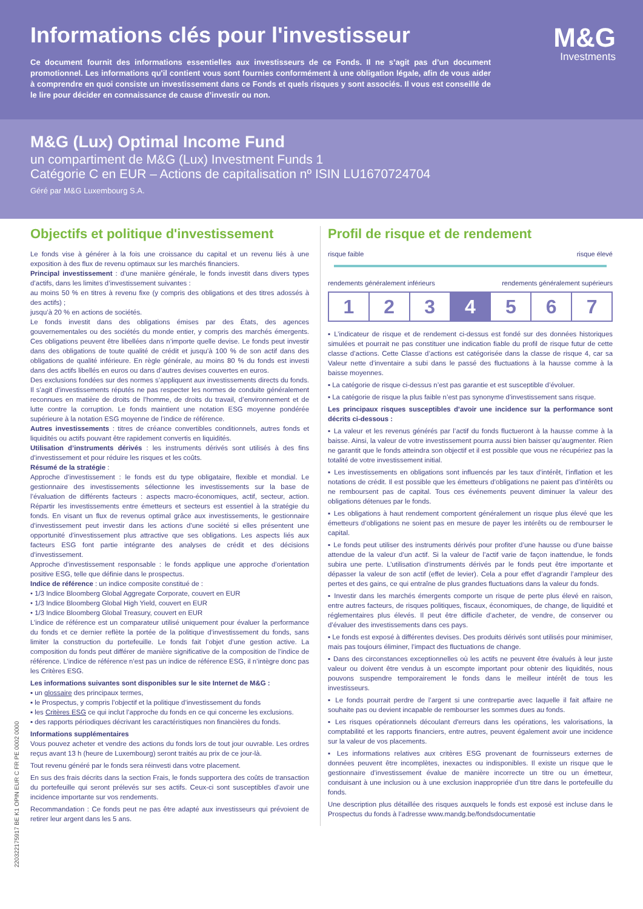Informations clés pour l'investisseur
Ce document fournit des informations essentielles aux investisseurs de ce Fonds. Il ne s’agit pas d’un document promotionnel. Les informations qu'il contient vous sont fournies conformément à une obligation légale, afin de vous aider à comprendre en quoi consiste un investissement dans ce Fonds et quels risques y sont associés. Il vous est conseillé de le lire pour décider en connaissance de cause d’investir ou non.
M&G
Investments
M&G (Lux) Optimal Income Fund
un compartiment de M&G (Lux) Investment Funds 1
Catégorie C en EUR – Actions de capitalisation nº ISIN LU1670724704
Géré par M&G Luxembourg S.A.
220322175917 BE K1 OPIN EUR C FR PE 0002 0000
Objectifs et politique d'investissement
Le fonds vise à générer à la fois une croissance du capital et un revenu liés à une exposition à des flux de revenu optimaux sur les marchés financiers.
Principal investissement : d’une manière générale, le fonds investit dans divers types d’actifs, dans les limites d’investissement suivantes :
au moins 50 % en titres à revenu fixe (y compris des obligations et des titres adossés à des actifs) ;
jusqu’à 20 % en actions de sociétés.
Le fonds investit dans des obligations émises par des États, des agences gouvernementales ou des sociétés du monde entier, y compris des marchés émergents. Ces obligations peuvent être libellées dans n’importe quelle devise. Le fonds peut investir dans des obligations de toute qualité de crédit et jusqu’à 100 % de son actif dans des obligations de qualité inférieure. En règle générale, au moins 80 % du fonds est investi dans des actifs libellés en euros ou dans d’autres devises couvertes en euros.
Des exclusions fondées sur des normes s’appliquent aux investissements directs du fonds. Il s’agit d’investissements réputés ne pas respecter les normes de conduite généralement reconnues en matière de droits de l’homme, de droits du travail, d’environnement et de lutte contre la corruption. Le fonds maintient une notation ESG moyenne pondérée supérieure à la notation ESG moyenne de l’indice de référence.
Autres investissements : titres de créance convertibles conditionnels, autres fonds et liquidités ou actifs pouvant être rapidement convertis en liquidités.
Utilisation d’instruments dérivés : les instruments dérivés sont utilisés à des fins d’investissement et pour réduire les risques et les coûts.
Résumé de la stratégie :
Approche d’investissement : le fonds est du type obligataire, flexible et mondial. Le gestionnaire des investissements sélectionne les investissements sur la base de l’évaluation de différents facteurs : aspects macro-économiques, actif, secteur, action. Répartir les investissements entre émetteurs et secteurs est essentiel à la stratégie du fonds. En visant un flux de revenus optimal grâce aux investissements, le gestionnaire d’investissement peut investir dans les actions d’une société si elles présentent une opportunité d’investissement plus attractive que ses obligations. Les aspects liés aux facteurs ESG font partie intégrante des analyses de crédit et des décisions d’investissement.
Approche d’investissement responsable : le fonds applique une approche d’orientation positive ESG, telle que définie dans le prospectus.
Indice de référence : un indice composite constitué de :
• 1/3 Indice Bloomberg Global Aggregate Corporate, couvert en EUR
• 1/3 Indice Bloomberg Global High Yield, couvert en EUR
• 1/3 Indice Bloomberg Global Treasury, couvert en EUR
L’indice de référence est un comparateur utilisé uniquement pour évaluer la performance du fonds et ce dernier reflète la portée de la politique d’investissement du fonds, sans limiter la construction du portefeuille. Le fonds fait l’objet d’une gestion active. La composition du fonds peut différer de manière significative de la composition de l’indice de référence. L’indice de référence n’est pas un indice de référence ESG, il n’intègre donc pas les Critères ESG.
Les informations suivantes sont disponibles sur le site Internet de M&G :
▪ un glossaire des principaux termes,
▪ le Prospectus, y compris l’objectif et la politique d’investissement du fonds
▪ les Critères ESG ce qui inclut l’approche du fonds en ce qui concerne les exclusions.
▪ des rapports périodiques décrivant les caractéristiques non financières du fonds.
Informations supplémentaires
Vous pouvez acheter et vendre des actions du fonds lors de tout jour ouvrable. Les ordres reçus avant 13 h (heure de Luxembourg) seront traités au prix de ce jour-là.
Tout revenu généré par le fonds sera réinvesti dans votre placement.
En sus des frais décrits dans la section Frais, le fonds supportera des coûts de transaction du portefeuille qui seront prélevés sur ses actifs. Ceux-ci sont susceptibles d’avoir une incidence importante sur vos rendements.
Recommandation : Ce fonds peut ne pas être adapté aux investisseurs qui prévoient de retirer leur argent dans les 5 ans.
Profil de risque et de rendement
risque faible risque élevé
rendements généralement inférieurs rendements généralement supérieurs
| 1 | 2 | 3 | 4 | 5 | 6 | 7 |
▪ L’indicateur de risque et de rendement ci-dessus est fondé sur des données historiques simulées et pourrait ne pas constituer une indication fiable du profil de risque futur de cette classe d’actions. Cette Classe d’actions est catégorisée dans la classe de risque 4, car sa Valeur nette d’inventaire a subi dans le passé des fluctuations à la hausse comme à la baisse moyennes.
▪ La catégorie de risque ci-dessus n’est pas garantie et est susceptible d’évoluer.
▪ La catégorie de risque la plus faible n’est pas synonyme d’investissement sans risque.
Les principaux risques susceptibles d’avoir une incidence sur la performance sont décrits ci-dessous :
▪ La valeur et les revenus générés par l’actif du fonds fluctueront à la hausse comme à la baisse. Ainsi, la valeur de votre investissement pourra aussi bien baisser qu’augmenter. Rien ne garantit que le fonds atteindra son objectif et il est possible que vous ne récupériez pas la totalité de votre investissement initial.
▪ Les investissements en obligations sont influencés par les taux d’intérêt, l’inflation et les notations de crédit. Il est possible que les émetteurs d’obligations ne paient pas d’intérêts ou ne remboursent pas de capital. Tous ces événements peuvent diminuer la valeur des obligations détenues par le fonds.
▪ Les obligations à haut rendement comportent généralement un risque plus élevé que les émetteurs d’obligations ne soient pas en mesure de payer les intérêts ou de rembourser le capital.
▪ Le fonds peut utiliser des instruments dérivés pour profiter d’une hausse ou d’une baisse attendue de la valeur d’un actif. Si la valeur de l’actif varie de façon inattendue, le fonds subira une perte. L’utilisation d’instruments dérivés par le fonds peut être importante et dépasser la valeur de son actif (effet de levier). Cela a pour effet d’agrandir l’ampleur des pertes et des gains, ce qui entraîne de plus grandes fluctuations dans la valeur du fonds.
▪ Investir dans les marchés émergents comporte un risque de perte plus élevé en raison, entre autres facteurs, de risques politiques, fiscaux, économiques, de change, de liquidité et réglementaires plus élevés. Il peut être difficile d’acheter, de vendre, de conserver ou d’évaluer des investissements dans ces pays.
▪ Le fonds est exposé à différentes devises. Des produits dérivés sont utilisés pour minimiser, mais pas toujours éliminer, l’impact des fluctuations de change.
▪ Dans des circonstances exceptionnelles où les actifs ne peuvent être évalués à leur juste valeur ou doivent être vendus à un escompte important pour obtenir des liquidités, nous pouvons suspendre temporairement le fonds dans le meilleur intérêt de tous les investisseurs.
▪ Le fonds pourrait perdre de l’argent si une contrepartie avec laquelle il fait affaire ne souhaite pas ou devient incapable de rembourser les sommes dues au fonds.
▪ Les risques opérationnels découlant d'erreurs dans les opérations, les valorisations, la comptabilité et les rapports financiers, entre autres, peuvent également avoir une incidence sur la valeur de vos placements.
▪ Les informations relatives aux critères ESG provenant de fournisseurs externes de données peuvent être incomplètes, inexactes ou indisponibles. Il existe un risque que le gestionnaire d’investissement évalue de manière incorrecte un titre ou un émetteur, conduisant à une inclusion ou à une exclusion inappropriée d’un titre dans le portefeuille du fonds.
Une description plus détaillée des risques auxquels le fonds est exposé est incluse dans le Prospectus du fonds à l’adresse www.mandg.be/fondsdocumentatie